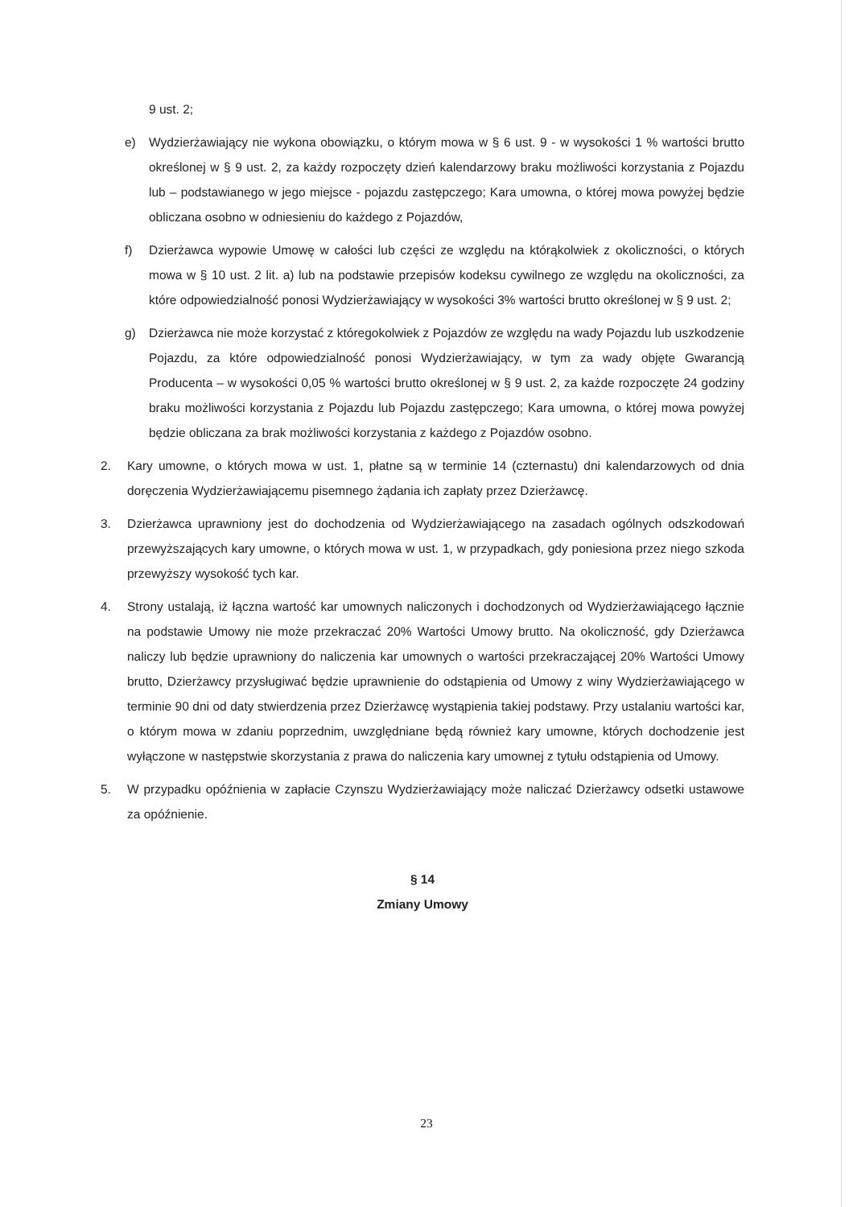9 ust. 2;
e) Wydzierżawiający nie wykona obowiązku, o którym mowa w § 6 ust. 9 - w wysokości 1 % wartości brutto określonej w § 9 ust. 2, za każdy rozpoczęty dzień kalendarzowy braku możliwości korzystania z Pojazdu lub – podstawianego w jego miejsce - pojazdu zastępczego; Kara umowna, o której mowa powyżej będzie obliczana osobno w odniesieniu do każdego z Pojazdów,
f) Dzierżawca wypowie Umowę w całości lub części ze względu na którąkolwiek z okoliczności, o których mowa w § 10 ust. 2 lit. a) lub na podstawie przepisów kodeksu cywilnego ze względu na okoliczności, za które odpowiedzialność ponosi Wydzierżawiający w wysokości 3% wartości brutto określonej w § 9 ust. 2;
g) Dzierżawca nie może korzystać z któregokolwiek z Pojazdów ze względu na wady Pojazdu lub uszkodzenie Pojazdu, za które odpowiedzialność ponosi Wydzierżawiający, w tym za wady objęte Gwarancją Producenta – w wysokości 0,05 % wartości brutto określonej w § 9 ust. 2, za każde rozpoczęte 24 godziny braku możliwości korzystania z Pojazdu lub Pojazdu zastępczego; Kara umowna, o której mowa powyżej będzie obliczana za brak możliwości korzystania z każdego z Pojazdów osobno.
2. Kary umowne, o których mowa w ust. 1, płatne są w terminie 14 (czternastu) dni kalendarzowych od dnia doręczenia Wydzierżawiającemu pisemnego żądania ich zapłaty przez Dzierżawcę.
3. Dzierżawca uprawniony jest do dochodzenia od Wydzierżawiającego na zasadach ogólnych odszkodowań przewyższających kary umowne, o których mowa w ust. 1, w przypadkach, gdy poniesiona przez niego szkoda przewyższy wysokość tych kar.
4. Strony ustalają, iż łączna wartość kar umownych naliczonych i dochodzonych od Wydzierżawiającego łącznie na podstawie Umowy nie może przekraczać 20% Wartości Umowy brutto. Na okoliczność, gdy Dzierżawca naliczy lub będzie uprawniony do naliczenia kar umownych o wartości przekraczającej 20% Wartości Umowy brutto, Dzierżawcy przysługiwać będzie uprawnienie do odstąpienia od Umowy z winy Wydzierżawiającego w terminie 90 dni od daty stwierdzenia przez Dzierżawcę wystąpienia takiej podstawy. Przy ustalaniu wartości kar, o którym mowa w zdaniu poprzednim, uwzględniane będą również kary umowne, których dochodzenie jest wyłączone w następstwie skorzystania z prawa do naliczenia kary umownej z tytułu odstąpienia od Umowy.
5. W przypadku opóźnienia w zapłacie Czynszu Wydzierżawiający może naliczać Dzierżawcy odsetki ustawowe za opóźnienie.
§ 14
Zmiany Umowy
23